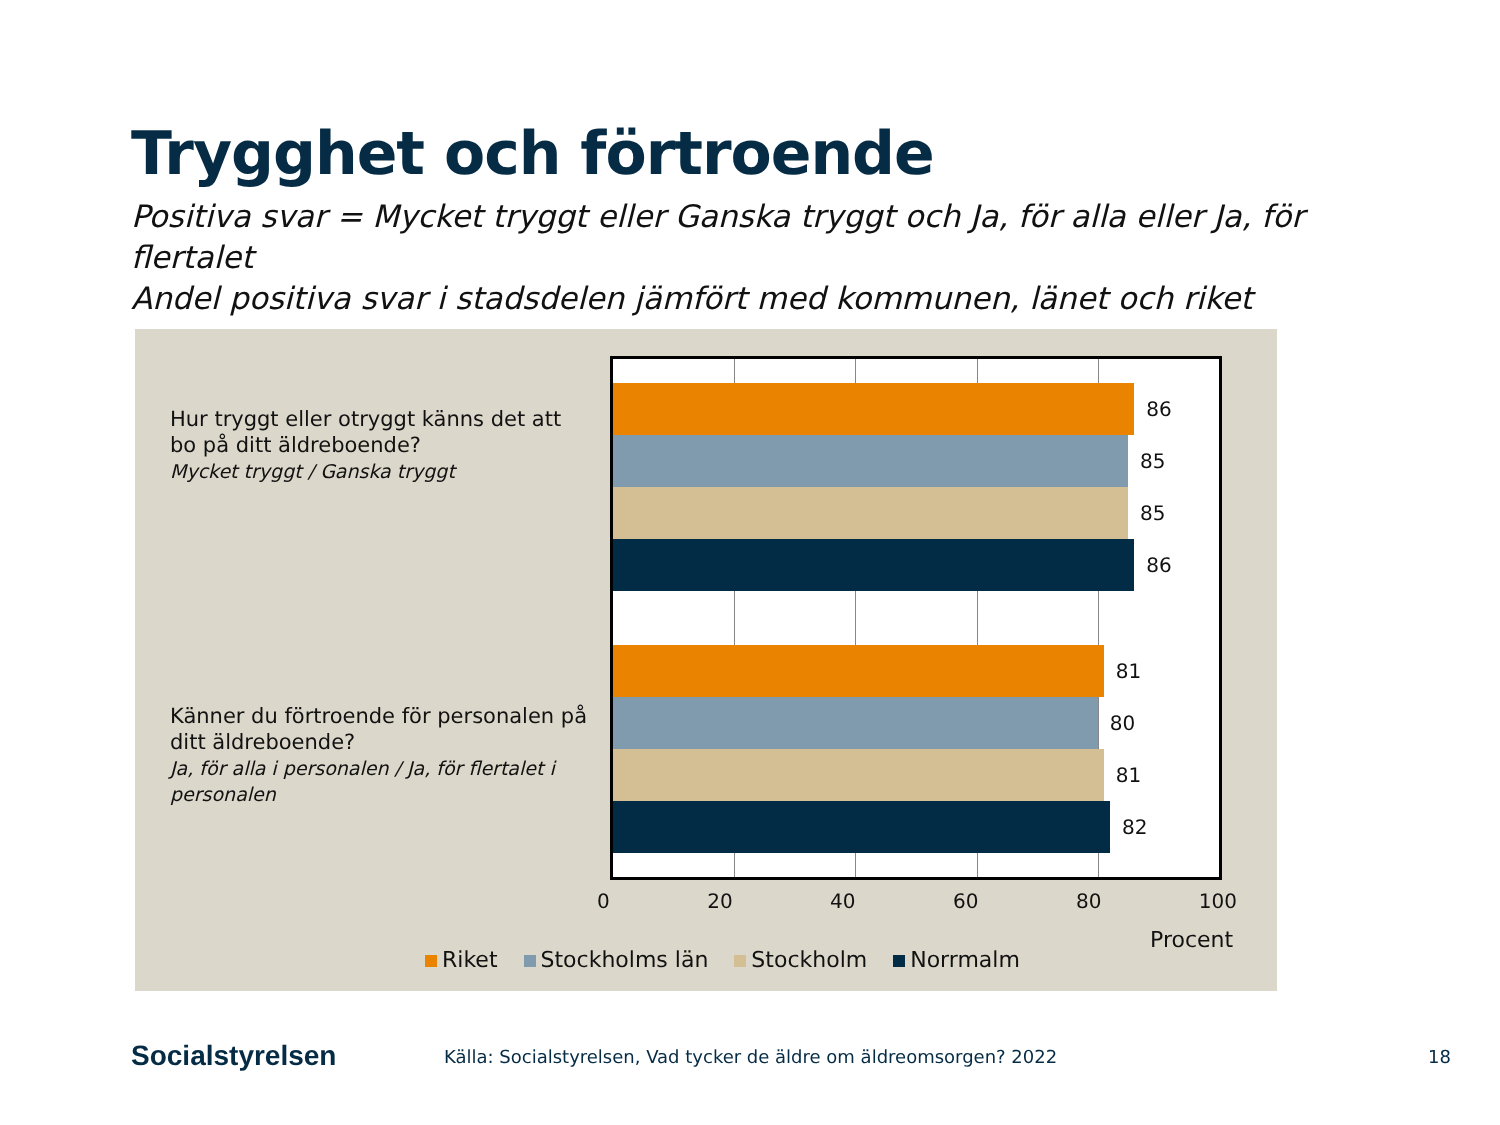Trygghet och förtroende
Positiva svar = Mycket tryggt eller Ganska tryggt och Ja, för alla eller Ja, för flertalet
Andel positiva svar i stadsdelen jämfört med kommunen, länet och riket
Hur tryggt eller otryggt känns det att bo på ditt äldreboende?
Mycket tryggt / Ganska tryggt
Känner du förtroende för personalen på ditt äldreboende?
Ja, för alla i personalen / Ja, för flertalet i personalen
86
85
85
86
81
80
81
82
0 20 40 60 80 100
Procent
Riket Stockholms län Stockholm Norrmalm
Socialstyrelsen
Källa: Socialstyrelsen, Vad tycker de äldre om äldreomsorgen? 2022
18